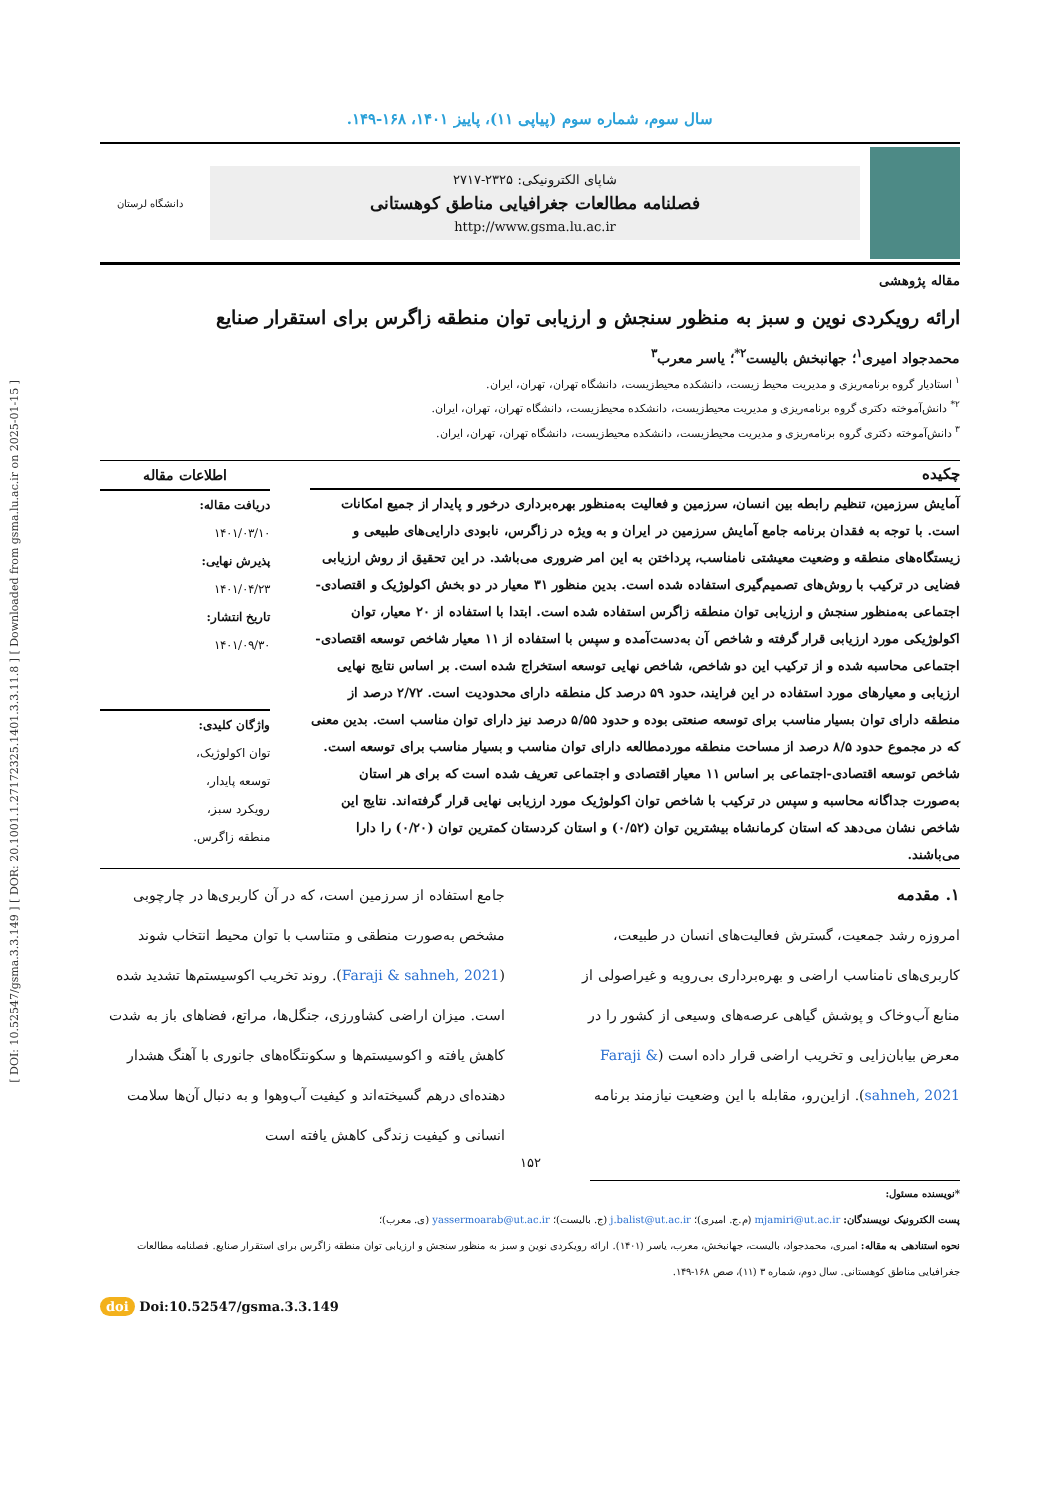[ DOI: 10.52547/gsma.3.3.149 ] [ DOR: 20.1001.1.27172325.1401.3.3.11.8 ] [ Downloaded from gsma.lu.ac.ir on 2025-01-15 ]
سال سوم، شماره سوم (پیاپی ۱۱)، پاییز ۱۴۰۱، ۱۶۸-۱۴۹.
شاپای الکترونیکی: ۲۳۲۵-۲۷۱۷
فصلنامه مطالعات جغرافیایی مناطق کوهستانی
http://www.gsma.lu.ac.ir
دانشگاه لرستان
مقاله پژوهشی
ارائه رویکردی نوین و سبز به منظور سنجش و ارزیابی توان منطقه زاگرس برای استقرار صنایع
محمدجواد امیری<sup>۱</sup>؛ جهانبخش بالیست<sup>۲*</sup>؛ یاسر معرب<sup>۳</sup>
<sup>۱</sup> استادیار گروه برنامه‌ریزی و مدیریت محیط زیست، دانشکده محیط‌زیست، دانشگاه تهران، تهران، ایران.
<sup>۲*</sup> دانش‌آموخته دکتری گروه برنامه‌ریزی و مدیریت محیط‌زیست، دانشکده محیط‌زیست، دانشگاه تهران، تهران، ایران.
<sup>۳</sup> دانش‌آموخته دکتری گروه برنامه‌ریزی و مدیریت محیط‌زیست، دانشکده محیط‌زیست، دانشگاه تهران، تهران، ایران.
چکیده
آمایش سرزمین، تنظیم رابطه بین انسان، سرزمین و فعالیت به‌منظور بهره‌برداری درخور و پایدار از جمیع امکانات است. با توجه به فقدان برنامه جامع آمایش سرزمین در ایران و به ویژه در زاگرس، نابودی دارایی‌های طبیعی و زیستگاه‌های منطقه و وضعیت معیشتی نامناسب، پرداختن به این امر ضروری می‌باشد. در این تحقیق از روش ارزیابی فضایی در ترکیب با روش‌های تصمیم‌گیری استفاده شده است. بدین منظور ۳۱ معیار در دو بخش اکولوژیک و اقتصادی-اجتماعی به‌منظور سنجش و ارزیابی توان منطقه زاگرس استفاده شده است. ابتدا با استفاده از ۲۰ معیار، توان اکولوژیکی مورد ارزیابی قرار گرفته و شاخص آن به‌دست‌آمده و سپس با استفاده از ۱۱ معیار شاخص توسعه اقتصادی-اجتماعی محاسبه شده و از ترکیب این دو شاخص، شاخص نهایی توسعه استخراج شده است. بر اساس نتایج نهایی ارزیابی و معیارهای مورد استفاده در این فرایند، حدود ۵۹ درصد کل منطقه دارای محدودیت است. ۲/۷۲ درصد از منطقه دارای توان بسیار مناسب برای توسعه صنعتی بوده و حدود ۵/۵۵ درصد نیز دارای توان مناسب است. بدین معنی که در مجموع حدود ۸/۵ درصد از مساحت منطقه موردمطالعه دارای توان مناسب و بسیار مناسب برای توسعه است. شاخص توسعه اقتصادی-اجتماعی بر اساس ۱۱ معیار اقتصادی و اجتماعی تعریف شده است که برای هر استان به‌صورت جداگانه محاسبه و سپس در ترکیب با شاخص توان اکولوژیک مورد ارزیابی نهایی قرار گرفته‌اند. نتایج این شاخص نشان می‌دهد که استان کرمانشاه بیشترین توان (۰/۵۲) و استان کردستان کمترین توان (۰/۲۰) را دارا می‌باشند.
اطلاعات مقاله
دریافت مقاله:
۱۴۰۱/۰۳/۱۰
پذیرش نهایی:
۱۴۰۱/۰۴/۲۳
تاریخ انتشار:
۱۴۰۱/۰۹/۳۰
واژگان کلیدی:
توان اکولوژیک،
توسعه پایدار،
رویکرد سبز،
منطقه زاگرس.
۱. مقدمه
امروزه رشد جمعیت، گسترش فعالیت‌های انسان در طبیعت، کاربری‌های نامناسب اراضی و بهره‌برداری بی‌رویه و غیراصولی از منابع آب‌وخاک و پوشش گیاهی عرصه‌های وسیعی از کشور را در معرض بیابان‌زایی و تخریب اراضی قرار داده است (Faraji & sahneh, 2021). ازاین‌رو، مقابله با این وضعیت نیازمند برنامه
جامع استفاده از سرزمین است، که در آن کاربری‌ها در چارچوبی مشخص به‌صورت منطقی و متناسب با توان محیط انتخاب شوند (Faraji & sahneh, 2021). روند تخریب اکوسیستم‌ها تشدید شده است. میزان اراضی کشاورزی، جنگل‌ها، مراتع، فضاهای باز به شدت کاهش یافته و اکوسیستم‌ها و سکونتگاه‌های جانوری با آهنگ هشدار دهنده‌ای درهم گسیخته‌اند و کیفیت آب‌وهوا و به دنبال آن‌ها سلامت انسانی و کیفیت زندگی کاهش یافته است
۱۵۲
*نویسنده مسئول:
پست الکترونیک نویسندگان: mjamiri@ut.ac.ir (م.ج. امیری)؛ j.balist@ut.ac.ir (ج. بالیست)؛ yassermoarab@ut.ac.ir (ی. معرب)؛
نحوه استنادهی به مقاله: امیری، محمدجواد، بالیست، جهانبخش، معرب، یاسر (۱۴۰۱). ارائه رویکردی نوین و سبز به منظور سنجش و ارزیابی توان منطقه زاگرس برای استقرار صنایع. فصلنامه مطالعات جغرافیایی مناطق کوهستانی. سال دوم، شماره ۳ (۱۱)، صص ۱۶۸-۱۴۹.
doi Doi:10.52547/gsma.3.3.149